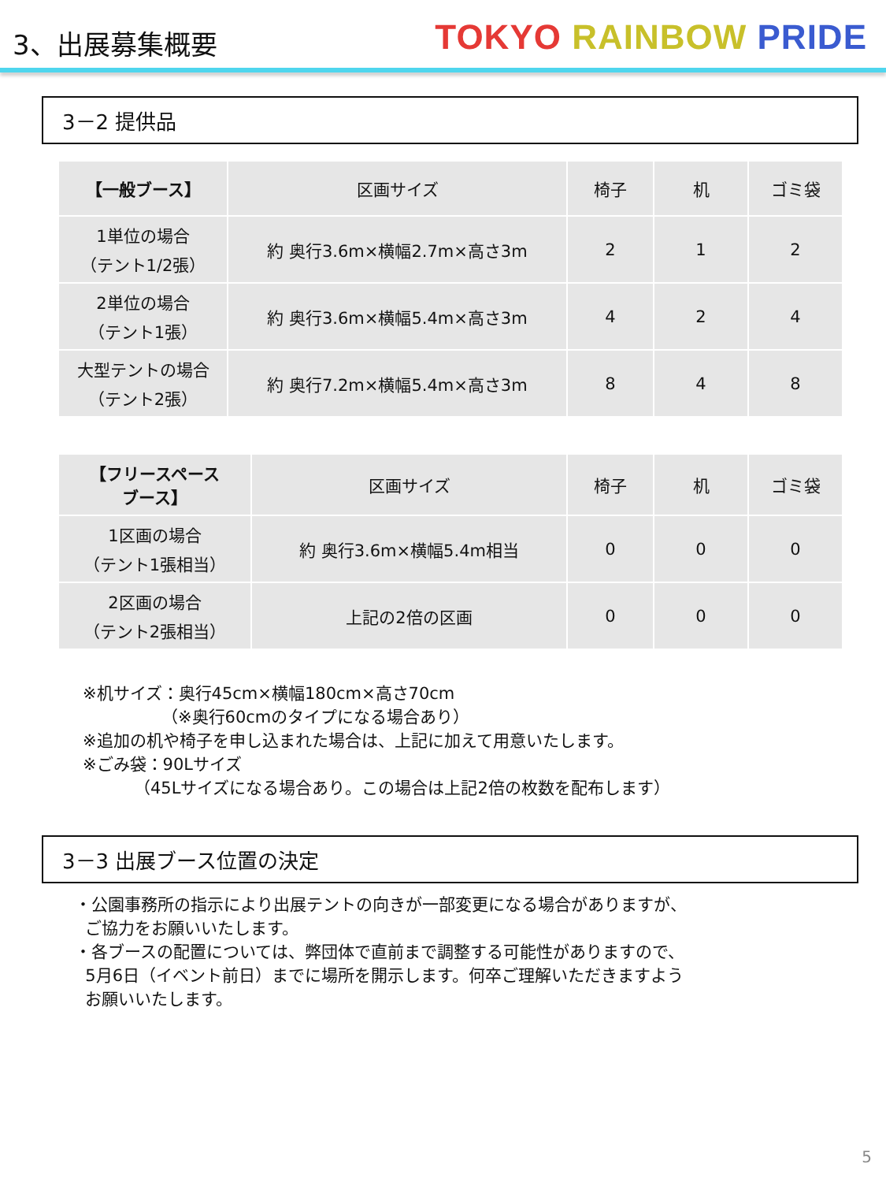3、出展募集概要
TOKYO RAINBOW PRIDE
3－2 提供品
| 【一般ブース】 | 区画サイズ | 椅子 | 机 | ゴミ袋 |
| --- | --- | --- | --- | --- |
| 1単位の場合 （テント1/2張） | 約 奥行3.6m×横幅2.7m×高さ3m | 2 | 1 | 2 |
| 2単位の場合 （テント1張） | 約 奥行3.6m×横幅5.4m×高さ3m | 4 | 2 | 4 |
| 大型テントの場合 （テント2張） | 約 奥行7.2m×横幅5.4m×高さ3m | 8 | 4 | 8 |
| 【フリースペース ブース】 | 区画サイズ | 椅子 | 机 | ゴミ袋 |
| --- | --- | --- | --- | --- |
| 1区画の場合 （テント1張相当） | 約 奥行3.6m×横幅5.4m相当 | 0 | 0 | 0 |
| 2区画の場合 （テント2張相当） | 上記の2倍の区画 | 0 | 0 | 0 |
※机サイズ：奥行45cm×横幅180cm×高さ70cm
（※奥行60cmのタイプになる場合あり）
※追加の机や椅子を申し込まれた場合は、上記に加えて用意いたします。
※ごみ袋：90Lサイズ
（45Lサイズになる場合あり。この場合は上記2倍の枚数を配布します）
3－3 出展ブース位置の決定
・公園事務所の指示により出展テントの向きが一部変更になる場合がありますが、
ご協力をお願いいたします。
・各ブースの配置については、弊団体で直前まで調整する可能性がありますので、
5月6日（イベント前日）までに場所を開示します。何卒ご理解いただきますよう
お願いいたします。
5